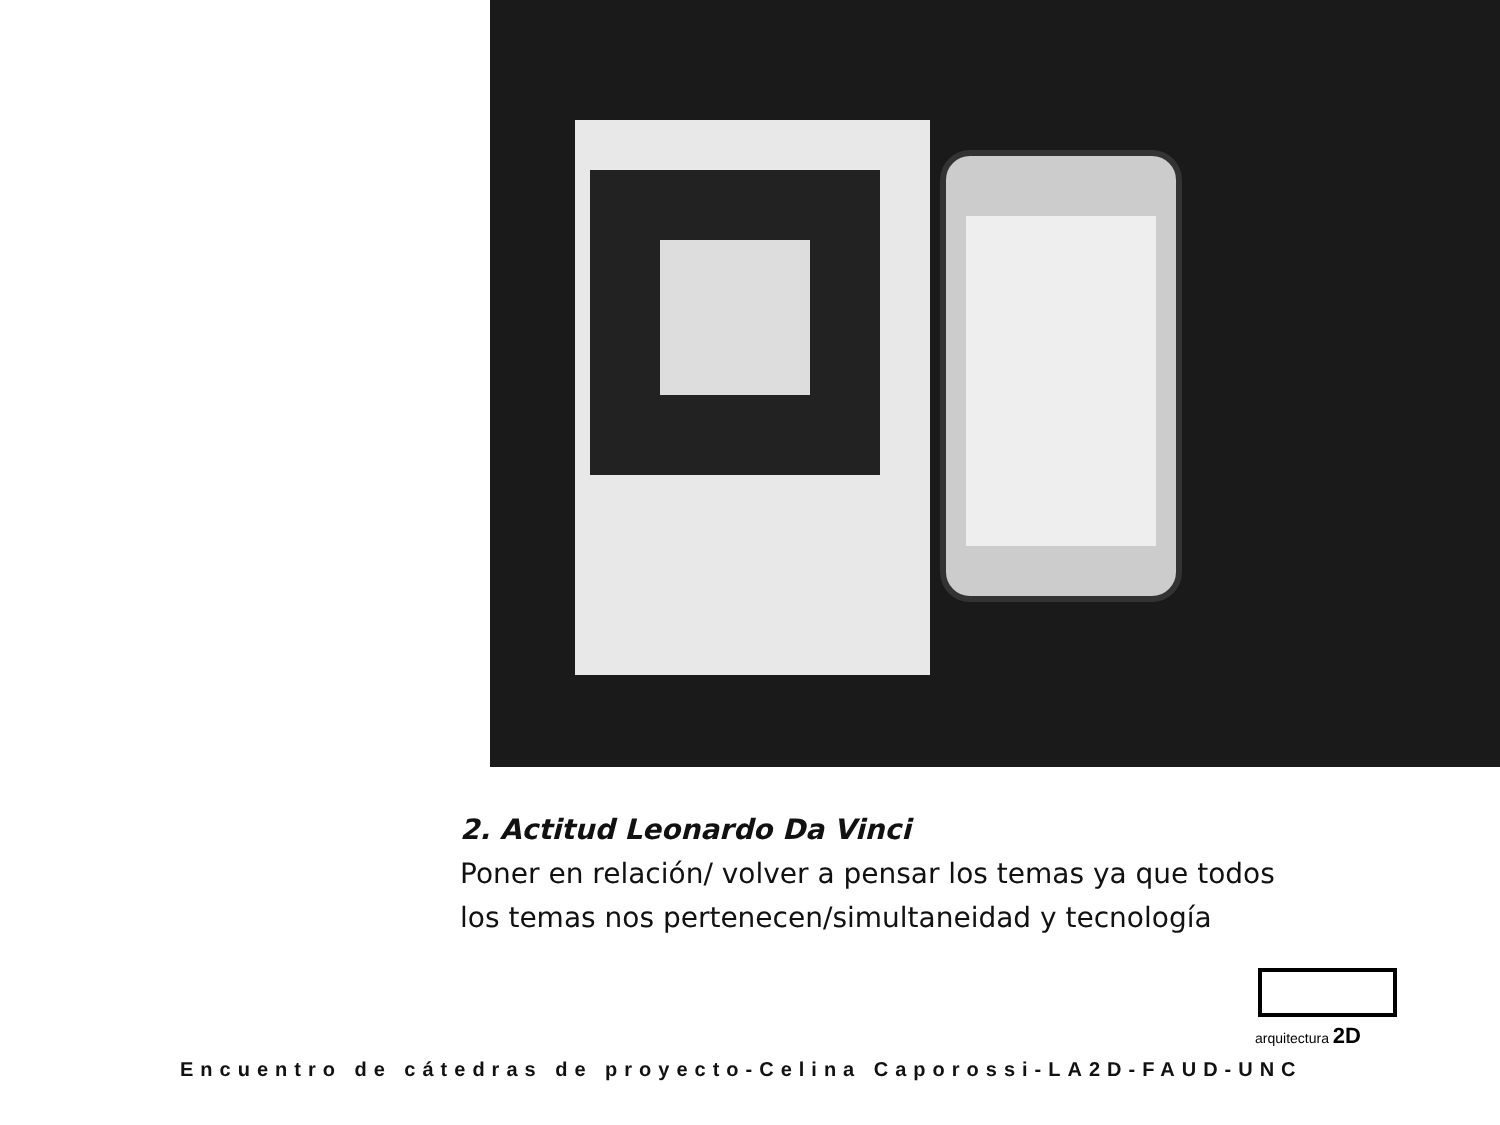2. Actitud Leonardo Da Vinci
Poner en relación/ volver a pensar los temas ya que todos
los temas nos pertenecen/simultaneidad y tecnología
arquitectura 2D
Encuentro de cátedras de proyecto-Celina Caporossi-LA2D-FAUD-UNC